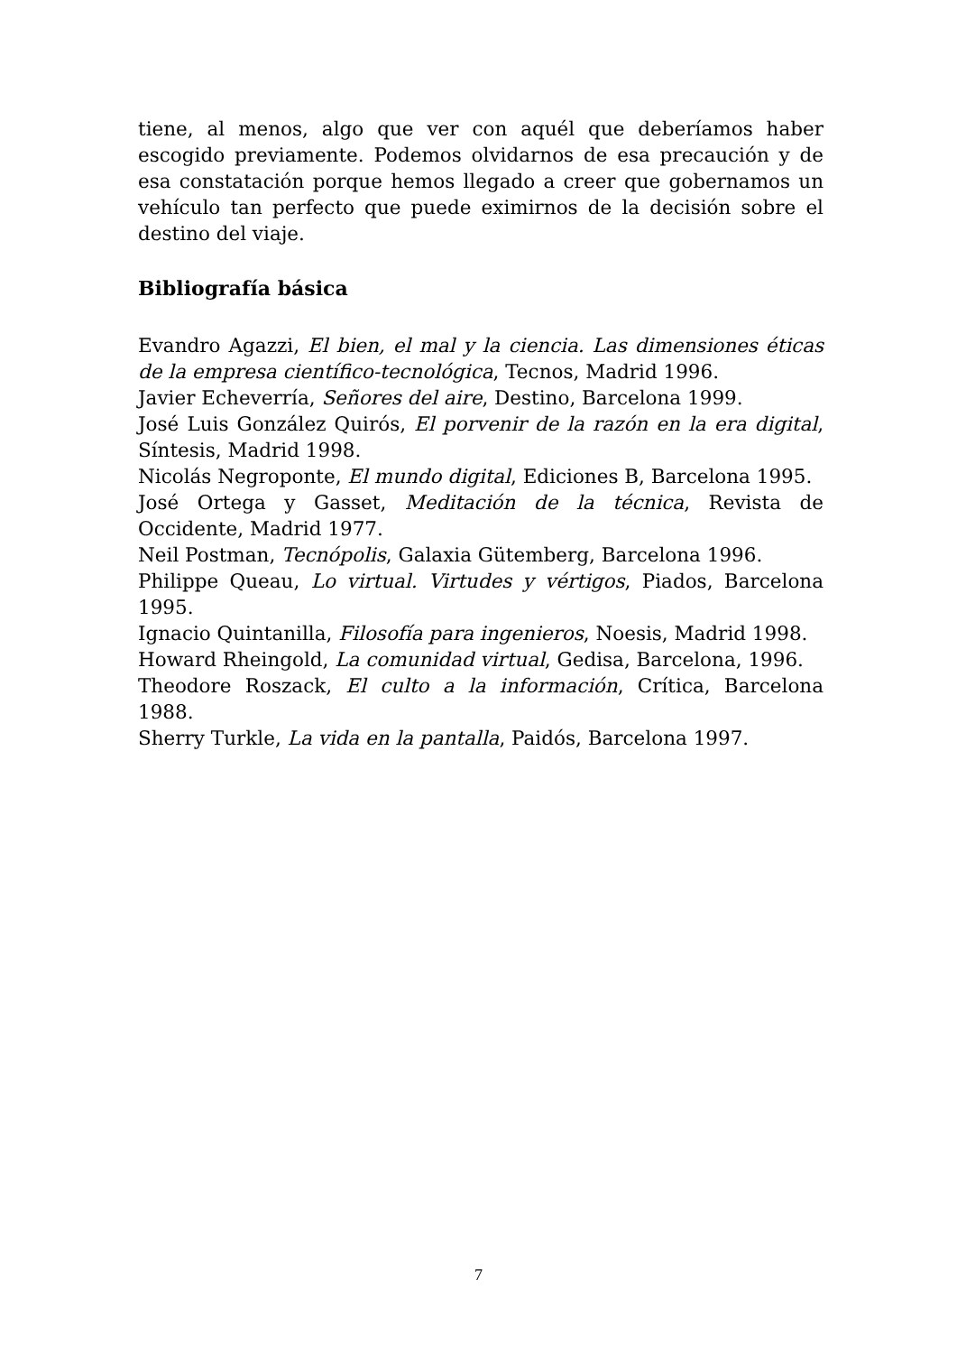tiene, al menos, algo que ver con aquél que deberíamos haber escogido previamente. Podemos olvidarnos de esa precaución y de esa constatación porque hemos llegado a creer que gobernamos un vehículo tan perfecto que puede eximirnos de la decisión sobre el destino del viaje.
Bibliografía básica
Evandro Agazzi, El bien, el mal y la ciencia. Las dimensiones éticas de la empresa científico-tecnológica, Tecnos, Madrid 1996.
Javier Echeverría, Señores del aire, Destino, Barcelona 1999.
José Luis González Quirós, El porvenir de la razón en la era digital, Síntesis, Madrid 1998.
Nicolás Negroponte, El mundo digital, Ediciones B, Barcelona 1995.
José Ortega y Gasset, Meditación de la técnica, Revista de Occidente, Madrid 1977.
Neil Postman, Tecnópolis, Galaxia Gütemberg, Barcelona 1996.
Philippe Queau, Lo virtual. Virtudes y vértigos, Piados, Barcelona 1995.
Ignacio Quintanilla, Filosofía para ingenieros, Noesis, Madrid 1998.
Howard Rheingold, La comunidad virtual, Gedisa, Barcelona, 1996.
Theodore Roszack, El culto a la información, Crítica, Barcelona 1988.
Sherry Turkle, La vida en la pantalla, Paidós, Barcelona 1997.
7